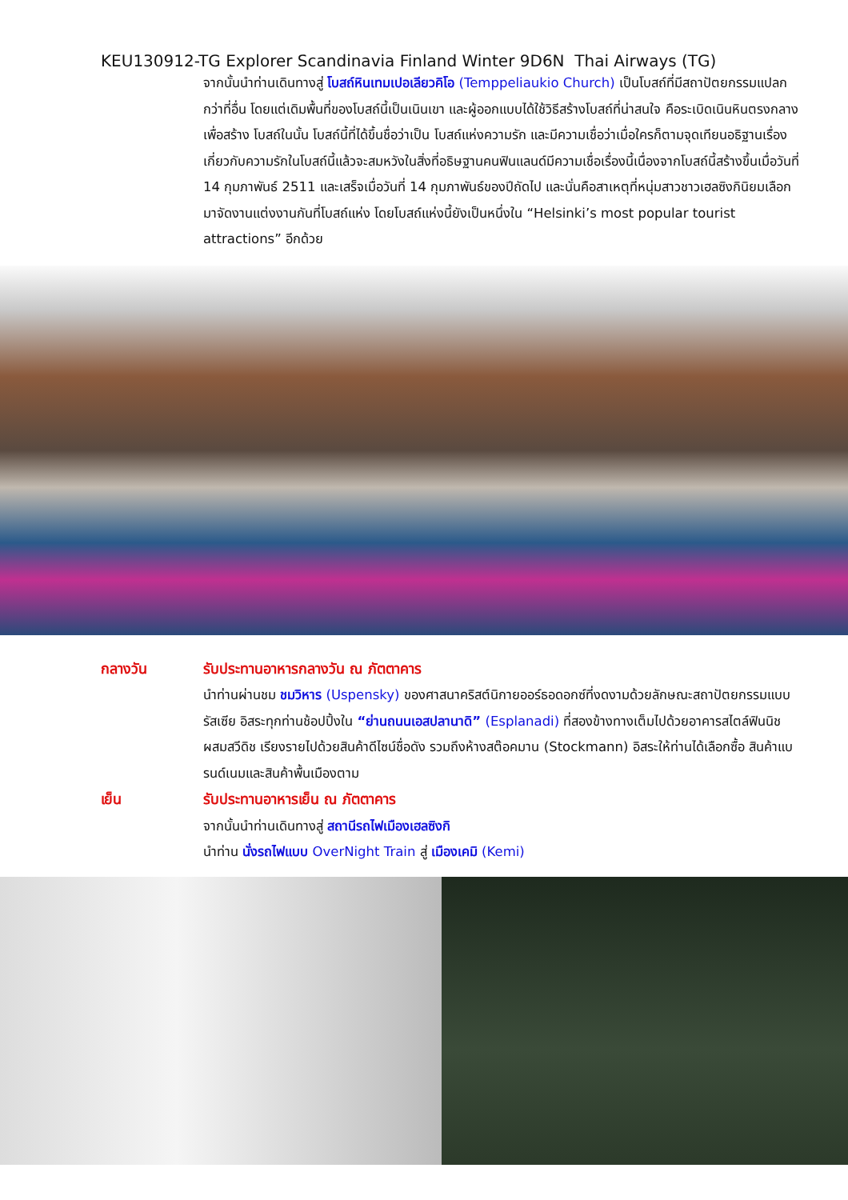KEU130912-TG Explorer Scandinavia Finland Winter 9D6N Thai Airways (TG)
จากนั้นนำท่านเดินทางสู่ โบสถ์หินเทมเปอเลียวคิโอ (Temppeliaukio Church) เป็นโบสถ์ที่มีสถาปัตยกรรมแปลกกว่าที่อื่น โดยแต่เดิมพื้นที่ของโบสถ์นี้เป็นเนินเขา และผู้ออกแบบได้ใช้วิธีสร้างโบสถ์ที่น่าสนใจ คือระเบิดเนินหินตรงกลาง เพื่อสร้าง โบสถ์ในนั้น โบสถ์นี้ที่ได้ขึ้นชื่อว่าเป็น โบสถ์แห่งความรัก และมีความเชื่อว่าเมื่อใครก็ตามจุดเทียนอธิฐานเรื่องเกี่ยวกับความรักในโบสถ์นี้แล้วจะสมหวังในสิ่งที่อธิษฐานคนฟินแลนด์มีความเชื่อเรื่องนี้เนื่องจากโบสถ์นี้สร้างขึ้นเมื่อวันที่ 14 กุมภาพันธ์ 2511 และเสร็จเมื่อวันที่ 14 กุมภาพันธ์ของปีถัดไป และนั่นคือสาเหตุที่หนุ่มสาวชาวเฮลซิงกินิยมเลือกมาจัดงานแต่งงานกันที่โบสถ์แห่ง โดยโบสถ์แห่งนี้ยังเป็นหนึ่งใน “Helsinki’s most popular tourist attractions” อีกด้วย
กลางวัน รับประทานอาหารกลางวัน ณ ภัตตาคาร
นำท่านผ่านชม ชมวิหาร (Uspensky) ของศาสนาคริสต์นิกายออร์ธอดอกซ์ที่งดงามด้วยลักษณะสถาปัตยกรรมแบบรัสเซีย อิสระทุกท่านช้อปปิ้งใน “ย่านถนนเอสปลานาดิ” (Esplanadi) ที่สองข้างทางเต็มไปด้วยอาคารสไตล์ฟินนิชผสมสวีดิช เรียงรายไปด้วยสินค้าดีไซน์ชื่อดัง รวมถึงห้างสต๊อคมาน (Stockmann) อิสระให้ท่านได้เลือกซื้อ สินค้าแบรนด์เนมและสินค้าพื้นเมืองตาม
เย็น รับประทานอาหารเย็น ณ ภัตตาคาร
จากนั้นนำท่านเดินทางสู่ สถานีรถไฟเมืองเฮลซิงกิ
นำท่าน นั่งรถไฟแบบ OverNight Train สู่ เมืองเคมิ (Kemi)